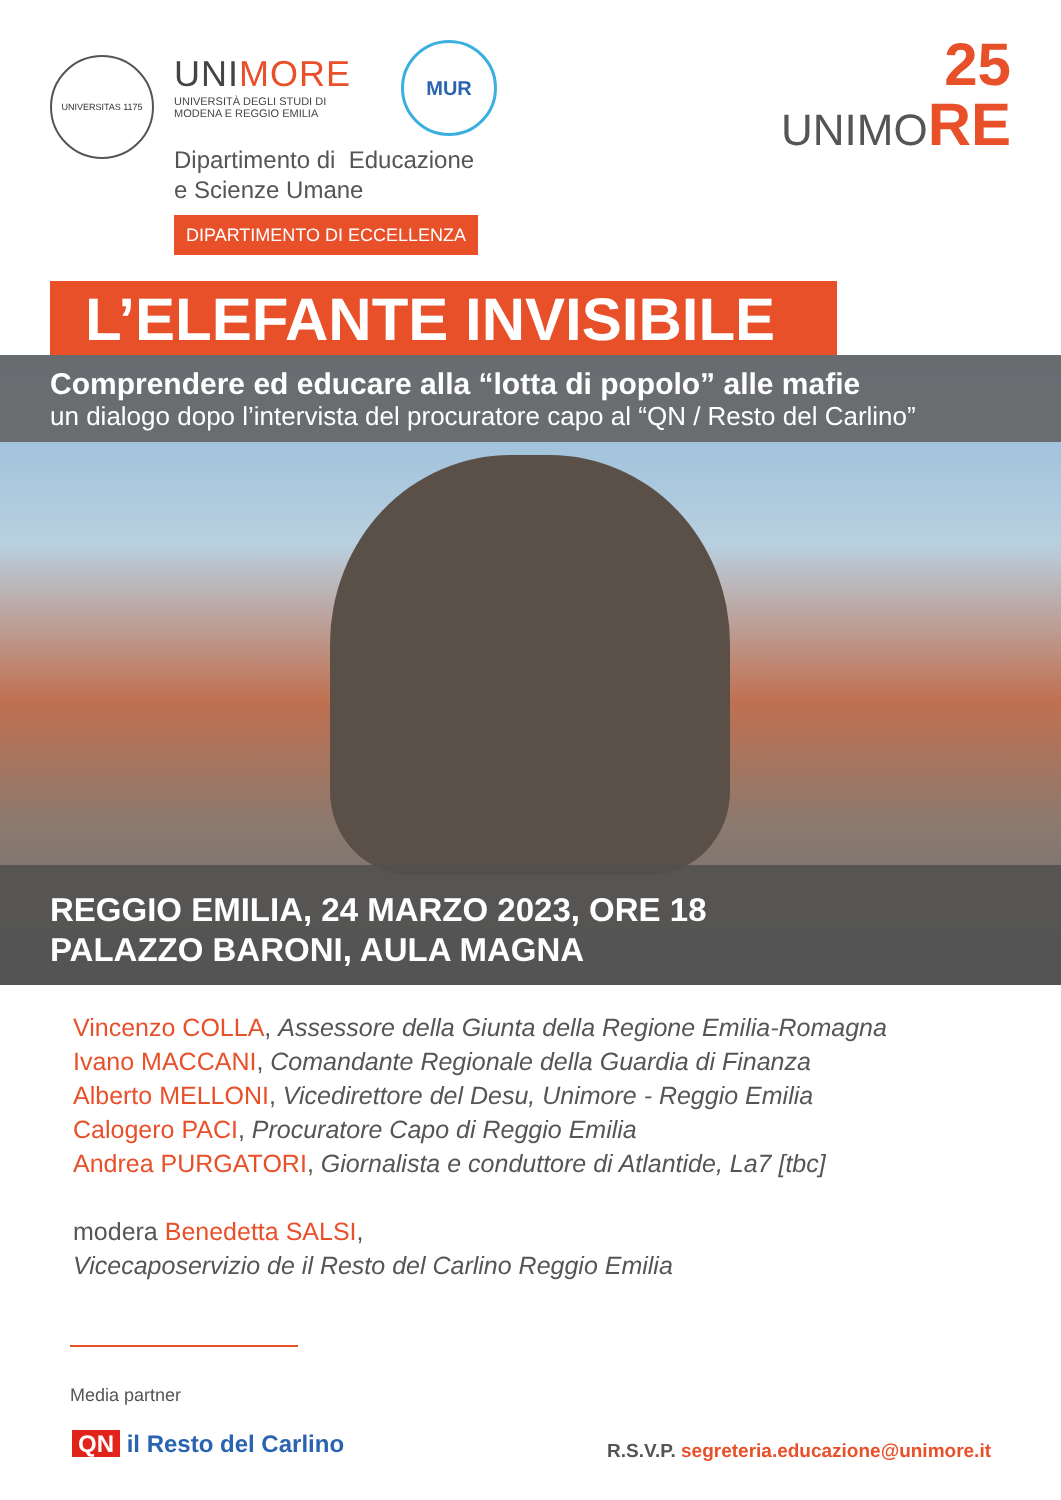UNIVERSITAS 1175
UNIMORE
UNIVERSITÀ DEGLI STUDI DI
MODENA E REGGIO EMILIA
MUR
25
UNIMORE
Dipartimento di Educazione
e Scienze Umane
DIPARTIMENTO DI ECCELLENZA
L’ELEFANTE INVISIBILE
Comprendere ed educare alla “lotta di popolo” alle mafie
un dialogo dopo l’intervista del procuratore capo al “QN / Resto del Carlino”
REGGIO EMILIA, 24 MARZO 2023, ORE 18
PALAZZO BARONI, AULA MAGNA
Vincenzo COLLA, Assessore della Giunta della Regione Emilia-Romagna
Ivano MACCANI, Comandante Regionale della Guardia di Finanza
Alberto MELLONI, Vicedirettore del Desu, Unimore - Reggio Emilia
Calogero PACI, Procuratore Capo di Reggio Emilia
Andrea PURGATORI, Giornalista e conduttore di Atlantide, La7 [tbc]
modera Benedetta SALSI,
Vicecaposervizio de il Resto del Carlino Reggio Emilia
Media partner
QN il Resto del Carlino
R.S.V.P. segreteria.educazione@unimore.it